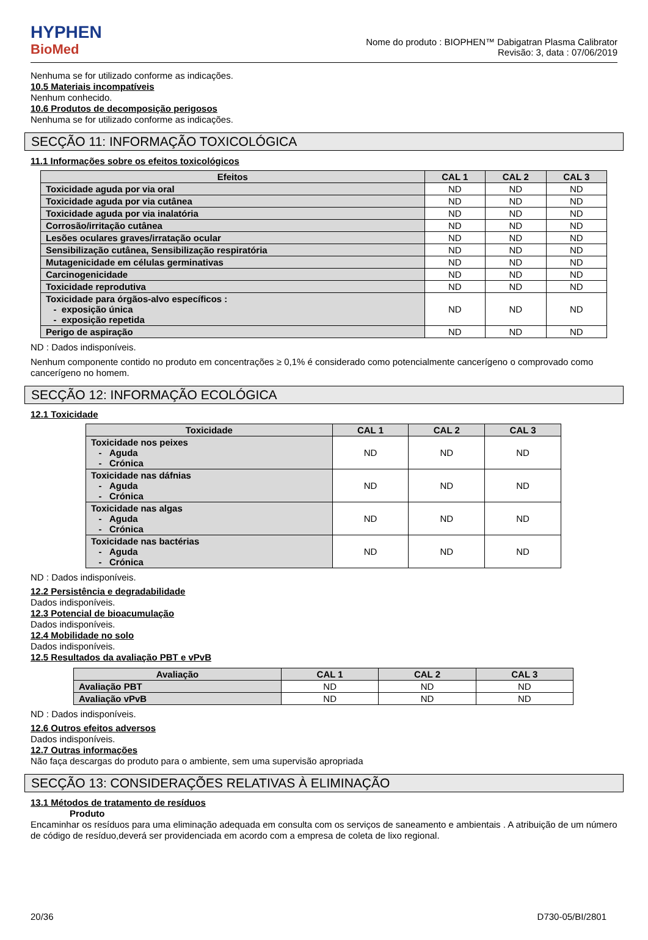HYPHEN
BioMed
Nome do produto : BIOPHEN™ Dabigatran Plasma Calibrator
Revisão: 3, data : 07/06/2019
Nenhuma se for utilizado conforme as indicações.
10.5 Materiais incompatíveis
Nenhum conhecido.
10.6 Produtos de decomposição perigosos
Nenhuma se for utilizado conforme as indicações.
SECÇÃO 11: INFORMAÇÃO TOXICOLÓGICA
11.1 Informações sobre os efeitos toxicológicos
| Efeitos | CAL 1 | CAL 2 | CAL 3 |
| --- | --- | --- | --- |
| Toxicidade aguda por via oral | ND | ND | ND |
| Toxicidade aguda por via cutânea | ND | ND | ND |
| Toxicidade aguda por via inalatória | ND | ND | ND |
| Corrosão/irritação cutânea | ND | ND | ND |
| Lesões oculares graves/irratação ocular | ND | ND | ND |
| Sensibilização cutânea, Sensibilização respiratória | ND | ND | ND |
| Mutagenicidade em células germinativas | ND | ND | ND |
| Carcinogenicidade | ND | ND | ND |
| Toxicidade reprodutiva | ND | ND | ND |
| Toxicidade para órgãos-alvo específicos : - exposição única - exposição repetida | ND | ND | ND |
| Perigo de aspiração | ND | ND | ND |
ND : Dados indisponíveis.
Nenhum componente contido no produto em concentrações ≥ 0,1% é considerado como potencialmente cancerígeno o comprovado como cancerígeno no homem.
SECÇÃO 12: INFORMAÇÃO ECOLÓGICA
12.1 Toxicidade
| Toxicidade | CAL 1 | CAL 2 | CAL 3 |
| --- | --- | --- | --- |
| Toxicidade nos peixes - Aguda - Crónica | ND | ND | ND |
| Toxicidade nas dáfnias - Aguda - Crónica | ND | ND | ND |
| Toxicidade nas algas - Aguda - Crónica | ND | ND | ND |
| Toxicidade nas bactérias - Aguda - Crónica | ND | ND | ND |
ND : Dados indisponíveis.
12.2 Persistência e degradabilidade
Dados indisponíveis.
12.3 Potencial de bioacumulação
Dados indisponíveis.
12.4 Mobilidade no solo
Dados indisponíveis.
12.5 Resultados da avaliação PBT e vPvB
| Avaliação | CAL 1 | CAL 2 | CAL 3 |
| --- | --- | --- | --- |
| Avaliação PBT | ND | ND | ND |
| Avaliação vPvB | ND | ND | ND |
ND : Dados indisponíveis.
12.6 Outros efeitos adversos
Dados indisponíveis.
12.7 Outras informações
Não faça descargas do produto para o ambiente, sem uma supervisão apropriada
SECÇÃO 13: CONSIDERAÇÕES RELATIVAS À ELIMINAÇÃO
13.1 Métodos de tratamento de resíduos
Produto
Encaminhar os resíduos para uma eliminação adequada em consulta com os serviços de saneamento e ambientais . A atribuição de um número de código de resíduo,deverá ser providenciada em acordo com a empresa de coleta de lixo regional.
20/36 D730-05/BI/2801